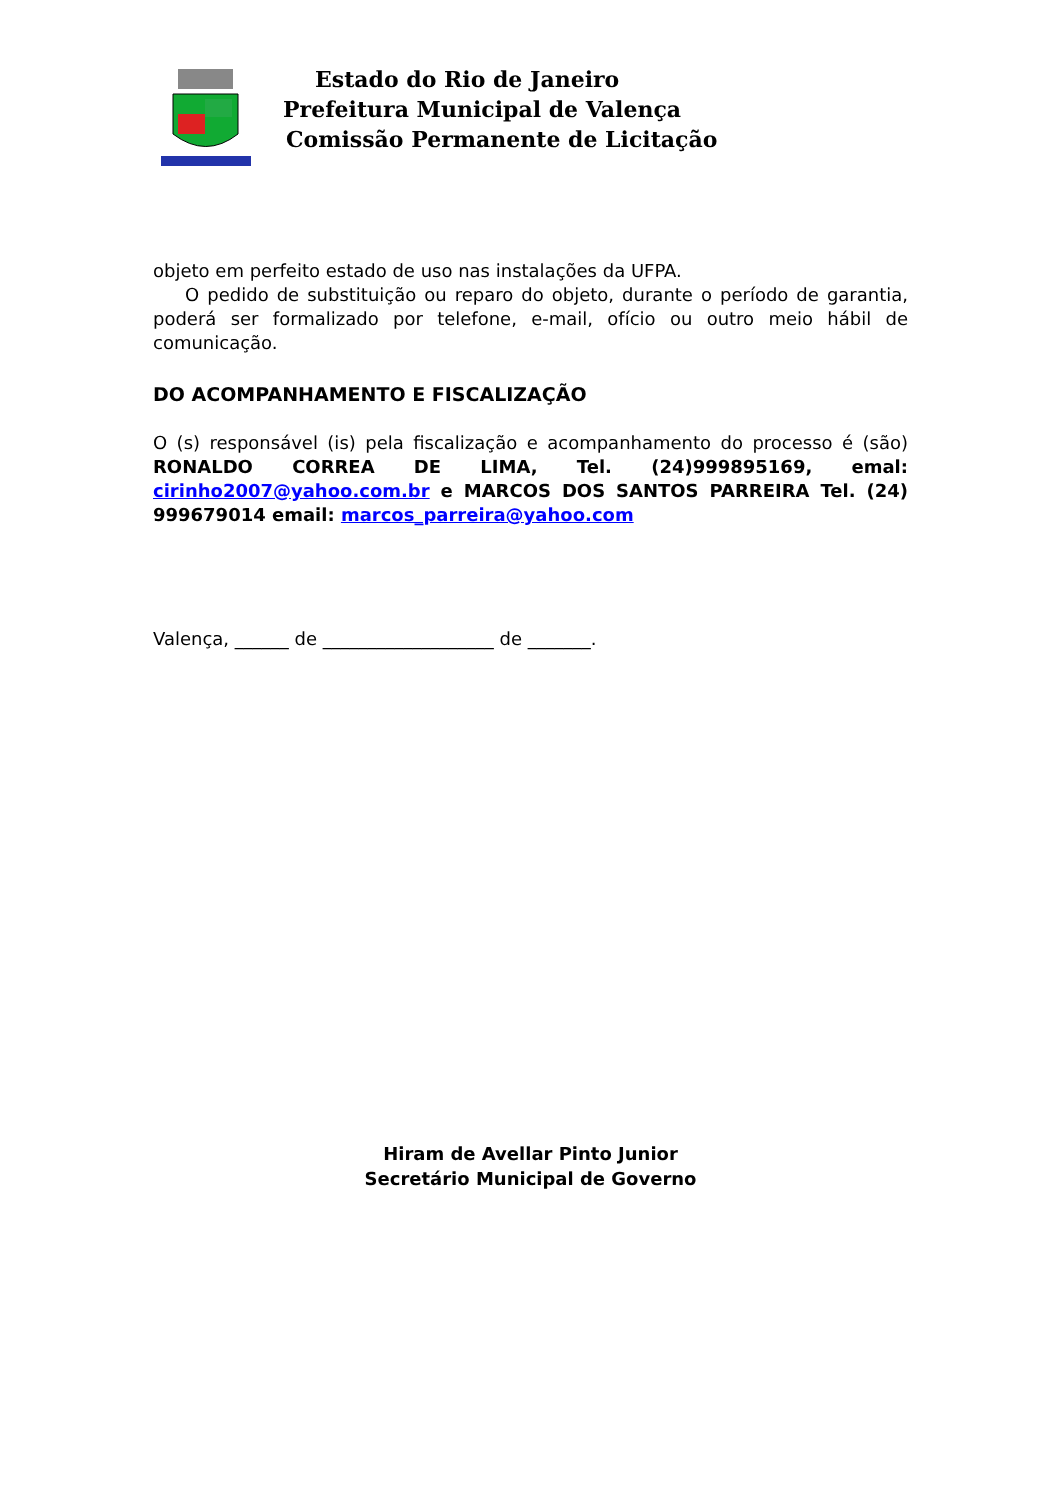Estado do Rio de Janeiro
Prefeitura Municipal de Valença
Comissão Permanente de Licitação
objeto em perfeito estado de uso nas instalações da UFPA.
O pedido de substituição ou reparo do objeto, durante o período de garantia, poderá ser formalizado por telefone, e-mail, ofício ou outro meio hábil de comunicação.
DO ACOMPANHAMENTO E FISCALIZAÇÃO
O (s) responsável (is) pela fiscalização e acompanhamento do processo é (são) RONALDO CORREA DE LIMA, Tel. (24)999895169, emal: cirinho2007@yahoo.com.br e MARCOS DOS SANTOS PARREIRA Tel. (24) 999679014 email: marcos_parreira@yahoo.com
Valença, ______ de ___________________ de _______.
Hiram de Avellar Pinto Junior
Secretário Municipal de Governo